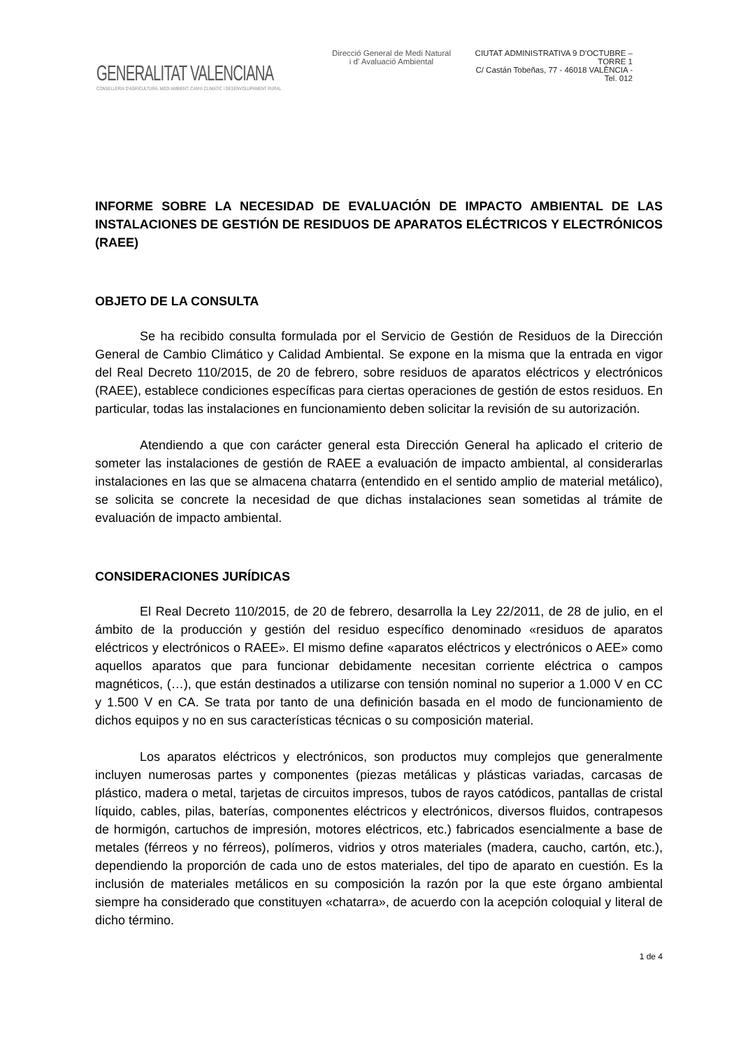GENERALITAT VALENCIANA
CONSELLERIA D'AGRICULTURA, MEDI AMBIENT, CANVI CLIMATIC I DESENVOLUPAMENT RURAL
Direcció General de Medi Natural
i d' Avaluació Ambiental
CIUTAT ADMINISTRATIVA 9 D'OCTUBRE – TORRE 1
C/ Castán Tobeñas, 77 - 46018 VALÈNCIA - Tel. 012
INFORME SOBRE LA NECESIDAD DE EVALUACIÓN DE IMPACTO AMBIENTAL DE LAS INSTALACIONES DE GESTIÓN DE RESIDUOS DE APARATOS ELÉCTRICOS Y ELECTRÓNICOS (RAEE)
OBJETO DE LA CONSULTA
Se ha recibido consulta formulada por el Servicio de Gestión de Residuos de la Dirección General de Cambio Climático y Calidad Ambiental. Se expone en la misma que la entrada en vigor del Real Decreto 110/2015, de 20 de febrero, sobre residuos de aparatos eléctricos y electrónicos (RAEE), establece condiciones específicas para ciertas operaciones de gestión de estos residuos. En particular, todas las instalaciones en funcionamiento deben solicitar la revisión de su autorización.
Atendiendo a que con carácter general esta Dirección General ha aplicado el criterio de someter las instalaciones de gestión de RAEE a evaluación de impacto ambiental, al considerarlas instalaciones en las que se almacena chatarra (entendido en el sentido amplio de material metálico), se solicita se concrete la necesidad de que dichas instalaciones sean sometidas al trámite de evaluación de impacto ambiental.
CONSIDERACIONES JURÍDICAS
El Real Decreto 110/2015, de 20 de febrero, desarrolla la Ley 22/2011, de 28 de julio, en el ámbito de la producción y gestión del residuo específico denominado «residuos de aparatos eléctricos y electrónicos o RAEE». El mismo define «aparatos eléctricos y electrónicos o AEE» como aquellos aparatos que para funcionar debidamente necesitan corriente eléctrica o campos magnéticos, (…), que están destinados a utilizarse con tensión nominal no superior a 1.000 V en CC y 1.500 V en CA. Se trata por tanto de una definición basada en el modo de funcionamiento de dichos equipos y no en sus características técnicas o su composición material.
Los aparatos eléctricos y electrónicos, son productos muy complejos que generalmente incluyen numerosas partes y componentes (piezas metálicas y plásticas variadas, carcasas de plástico, madera o metal, tarjetas de circuitos impresos, tubos de rayos catódicos, pantallas de cristal líquido, cables, pilas, baterías, componentes eléctricos y electrónicos, diversos fluidos, contrapesos de hormigón, cartuchos de impresión, motores eléctricos, etc.) fabricados esencialmente a base de metales (férreos y no férreos), polímeros, vidrios y otros materiales (madera, caucho, cartón, etc.), dependiendo la proporción de cada uno de estos materiales, del tipo de aparato en cuestión. Es la inclusión de materiales metálicos en su composición la razón por la que este órgano ambiental siempre ha considerado que constituyen «chatarra», de acuerdo con la acepción coloquial y literal de dicho término.
1 de 4